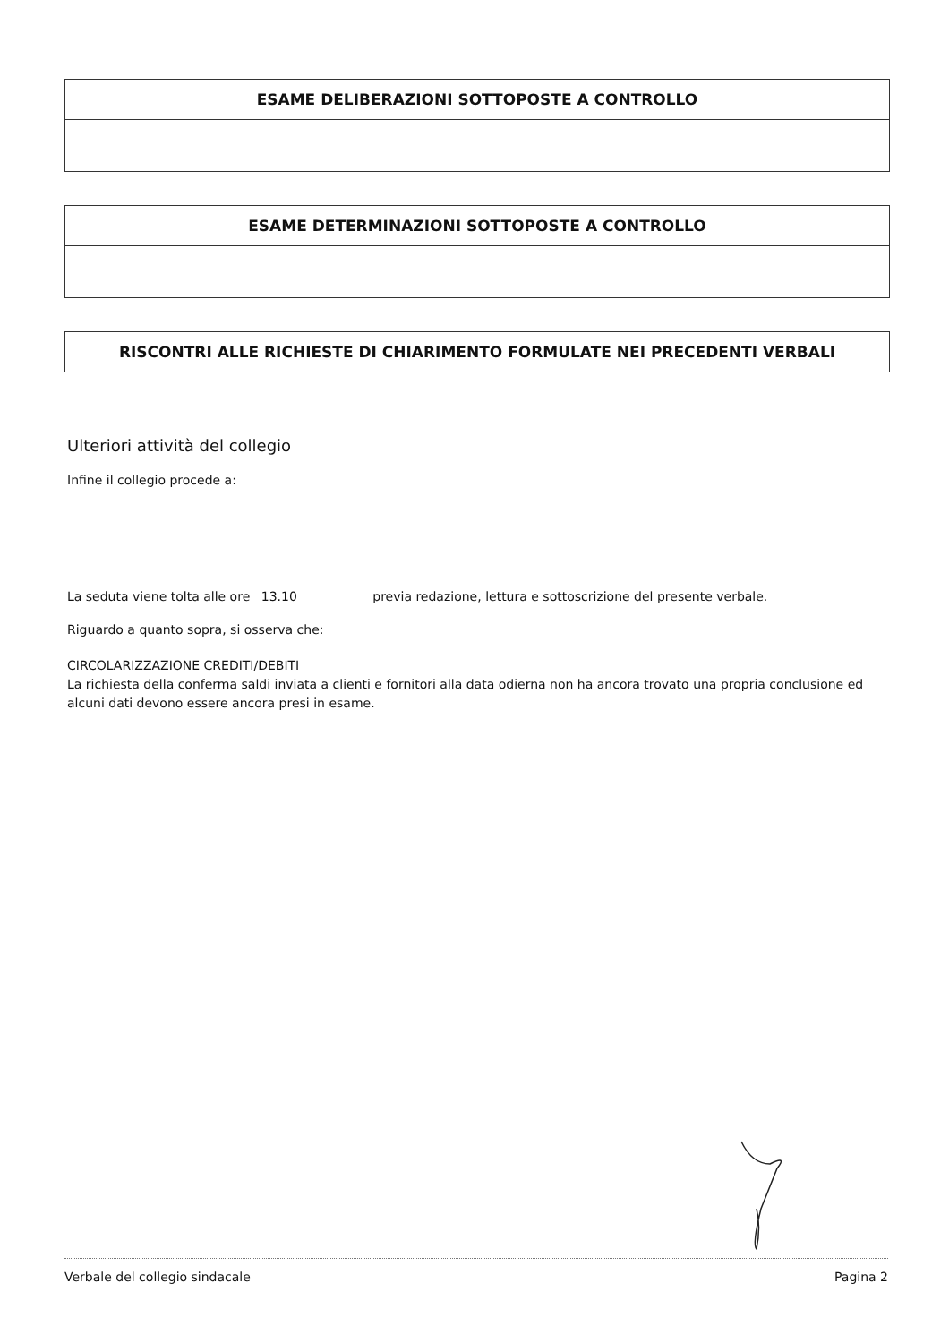ESAME DELIBERAZIONI SOTTOPOSTE A CONTROLLO
ESAME DETERMINAZIONI SOTTOPOSTE A CONTROLLO
RISCONTRI ALLE RICHIESTE DI CHIARIMENTO FORMULATE NEI PRECEDENTI VERBALI
Ulteriori attività del collegio
Infine il collegio procede a:
La seduta viene tolta alle ore 13.10 previa redazione, lettura e sottoscrizione del presente verbale.
Riguardo a quanto sopra, si osserva che:
CIRCOLARIZZAZIONE CREDITI/DEBITI
La richiesta della conferma saldi inviata a clienti e fornitori alla data odierna non ha ancora trovato una propria conclusione ed alcuni dati devono essere ancora presi in esame.
Verbale del collegio sindacale Pagina 2